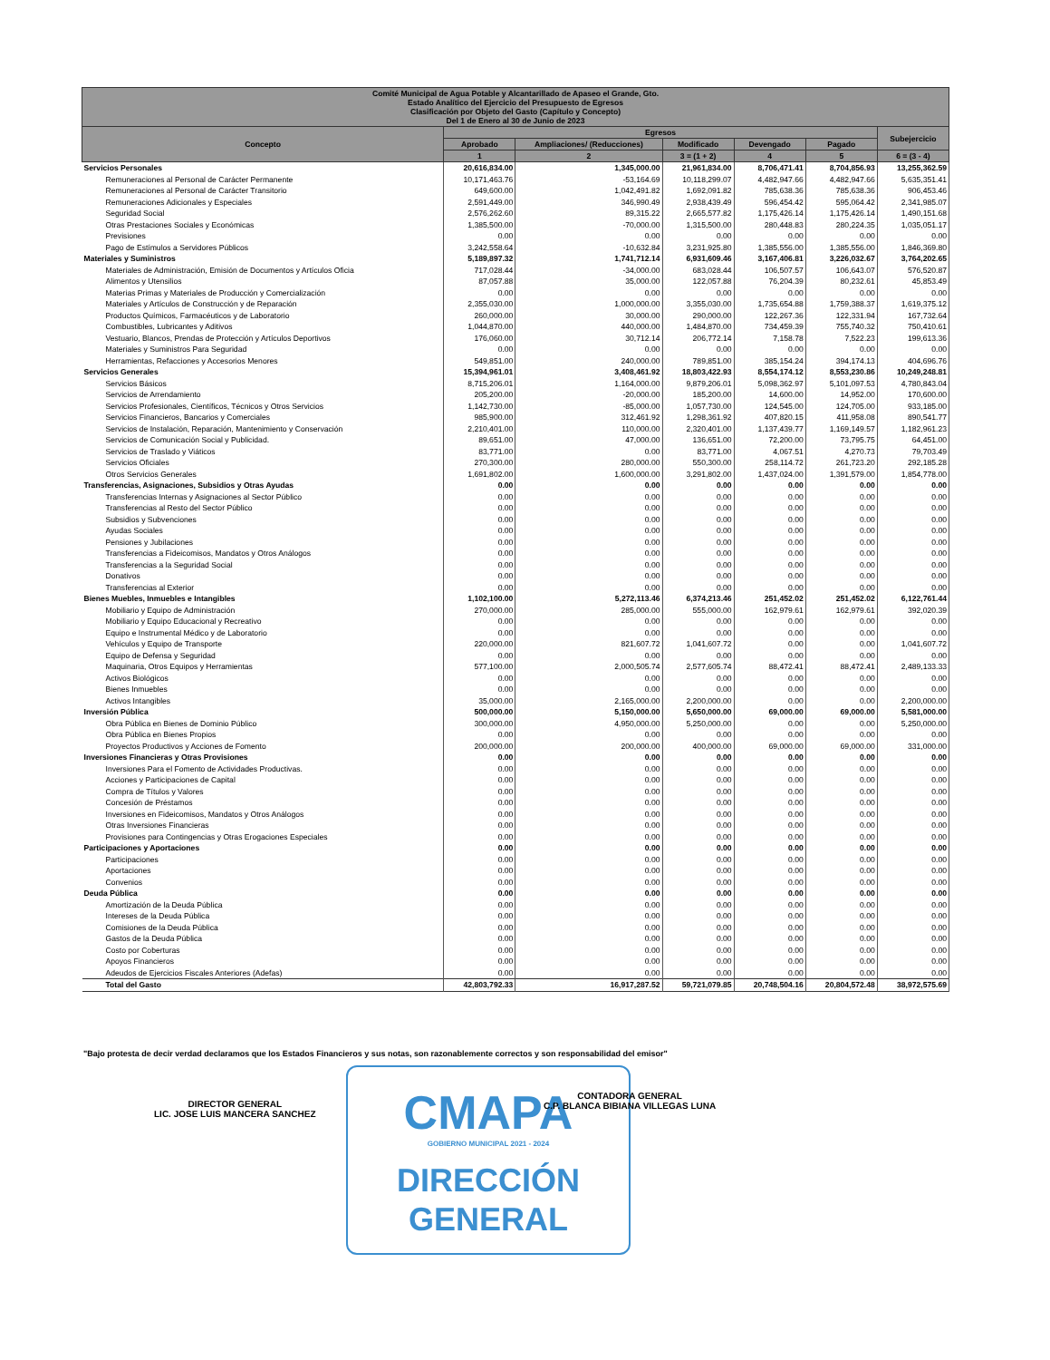| Comité Municipal de Agua Potable y Alcantarillado de Apaseo el Grande, Gto. Estado Analítico del Ejercicio del Presupuesto de Egresos Clasificación por Objeto del Gasto (Capítulo y Concepto) Del 1 de Enero al 30 de Junio de 2023 | | | | | | |
| --- | --- | --- | --- | --- | --- | --- |
| Concepto | Egresos | | | | | Subejercicio |
| | Aprobado | Ampliaciones/ (Reducciones) | Modificado | Devengado | Pagado | |
| | 1 | 2 | 3 = (1 + 2) | 4 | 5 | 6 = (3 - 4) |
| Servicios Personales | 20,616,834.00 | 1,345,000.00 | 21,961,834.00 | 8,706,471.41 | 8,704,856.93 | 13,255,362.59 |
| Remuneraciones al Personal de Carácter Permanente | 10,171,463.76 | -53,164.69 | 10,118,299.07 | 4,482,947.66 | 4,482,947.66 | 5,635,351.41 |
| Remuneraciones al Personal de Carácter Transitorio | 649,600.00 | 1,042,491.82 | 1,692,091.82 | 785,638.36 | 785,638.36 | 906,453.46 |
| Remuneraciones Adicionales y Especiales | 2,591,449.00 | 346,990.49 | 2,938,439.49 | 596,454.42 | 595,064.42 | 2,341,985.07 |
| Seguridad Social | 2,576,262.60 | 89,315.22 | 2,665,577.82 | 1,175,426.14 | 1,175,426.14 | 1,490,151.68 |
| Otras Prestaciones Sociales y Económicas | 1,385,500.00 | -70,000.00 | 1,315,500.00 | 280,448.83 | 280,224.35 | 1,035,051.17 |
| Previsiones | 0.00 | 0.00 | 0.00 | 0.00 | 0.00 | 0.00 |
| Pago de Estímulos a Servidores Públicos | 3,242,558.64 | -10,632.84 | 3,231,925.80 | 1,385,556.00 | 1,385,556.00 | 1,846,369.80 |
| Materiales y Suministros | 5,189,897.32 | 1,741,712.14 | 6,931,609.46 | 3,167,406.81 | 3,226,032.67 | 3,764,202.65 |
| Materiales de Administración, Emisión de Documentos y Artículos Oficia | 717,028.44 | -34,000.00 | 683,028.44 | 106,507.57 | 106,643.07 | 576,520.87 |
| Alimentos y Utensilios | 87,057.88 | 35,000.00 | 122,057.88 | 76,204.39 | 80,232.61 | 45,853.49 |
| Materias Primas y Materiales de Producción y Comercialización | 0.00 | 0.00 | 0.00 | 0.00 | 0.00 | 0.00 |
| Materiales y Artículos de Construcción y de Reparación | 2,355,030.00 | 1,000,000.00 | 3,355,030.00 | 1,735,654.88 | 1,759,388.37 | 1,619,375.12 |
| Productos Químicos, Farmacéuticos y de Laboratorio | 260,000.00 | 30,000.00 | 290,000.00 | 122,267.36 | 122,331.94 | 167,732.64 |
| Combustibles, Lubricantes y Aditivos | 1,044,870.00 | 440,000.00 | 1,484,870.00 | 734,459.39 | 755,740.32 | 750,410.61 |
| Vestuario, Blancos, Prendas de Protección y Artículos Deportivos | 176,060.00 | 30,712.14 | 206,772.14 | 7,158.78 | 7,522.23 | 199,613.36 |
| Materiales y Suministros Para Seguridad | 0.00 | 0.00 | 0.00 | 0.00 | 0.00 | 0.00 |
| Herramientas, Refacciones y Accesorios Menores | 549,851.00 | 240,000.00 | 789,851.00 | 385,154.24 | 394,174.13 | 404,696.76 |
| Servicios Generales | 15,394,961.01 | 3,408,461.92 | 18,803,422.93 | 8,554,174.12 | 8,553,230.86 | 10,249,248.81 |
| Servicios Básicos | 8,715,206.01 | 1,164,000.00 | 9,879,206.01 | 5,098,362.97 | 5,101,097.53 | 4,780,843.04 |
| Servicios de Arrendamiento | 205,200.00 | -20,000.00 | 185,200.00 | 14,600.00 | 14,952.00 | 170,600.00 |
| Servicios Profesionales, Científicos, Técnicos y Otros Servicios | 1,142,730.00 | -85,000.00 | 1,057,730.00 | 124,545.00 | 124,705.00 | 933,185.00 |
| Servicios Financieros, Bancarios y Comerciales | 985,900.00 | 312,461.92 | 1,298,361.92 | 407,820.15 | 411,958.08 | 890,541.77 |
| Servicios de Instalación, Reparación, Mantenimiento y Conservación | 2,210,401.00 | 110,000.00 | 2,320,401.00 | 1,137,439.77 | 1,169,149.57 | 1,182,961.23 |
| Servicios de Comunicación Social y Publicidad. | 89,651.00 | 47,000.00 | 136,651.00 | 72,200.00 | 73,795.75 | 64,451.00 |
| Servicios de Traslado y Viáticos | 83,771.00 | 0.00 | 83,771.00 | 4,067.51 | 4,270.73 | 79,703.49 |
| Servicios Oficiales | 270,300.00 | 280,000.00 | 550,300.00 | 258,114.72 | 261,723.20 | 292,185.28 |
| Otros Servicios Generales | 1,691,802.00 | 1,600,000.00 | 3,291,802.00 | 1,437,024.00 | 1,391,579.00 | 1,854,778.00 |
| Transferencias, Asignaciones, Subsidios y Otras Ayudas | 0.00 | 0.00 | 0.00 | 0.00 | 0.00 | 0.00 |
| Transferencias Internas y Asignaciones al Sector Público | 0.00 | 0.00 | 0.00 | 0.00 | 0.00 | 0.00 |
| Transferencias al Resto del Sector Público | 0.00 | 0.00 | 0.00 | 0.00 | 0.00 | 0.00 |
| Subsidios y Subvenciones | 0.00 | 0.00 | 0.00 | 0.00 | 0.00 | 0.00 |
| Ayudas Sociales | 0.00 | 0.00 | 0.00 | 0.00 | 0.00 | 0.00 |
| Pensiones y Jubilaciones | 0.00 | 0.00 | 0.00 | 0.00 | 0.00 | 0.00 |
| Transferencias a Fideicomisos, Mandatos y Otros Análogos | 0.00 | 0.00 | 0.00 | 0.00 | 0.00 | 0.00 |
| Transferencias a la Seguridad Social | 0.00 | 0.00 | 0.00 | 0.00 | 0.00 | 0.00 |
| Donativos | 0.00 | 0.00 | 0.00 | 0.00 | 0.00 | 0.00 |
| Transferencias al Exterior | 0.00 | 0.00 | 0.00 | 0.00 | 0.00 | 0.00 |
| Bienes Muebles, Inmuebles e Intangibles | 1,102,100.00 | 5,272,113.46 | 6,374,213.46 | 251,452.02 | 251,452.02 | 6,122,761.44 |
| Mobiliario y Equipo de Administración | 270,000.00 | 285,000.00 | 555,000.00 | 162,979.61 | 162,979.61 | 392,020.39 |
| Mobiliario y Equipo Educacional y Recreativo | 0.00 | 0.00 | 0.00 | 0.00 | 0.00 | 0.00 |
| Equipo e Instrumental Médico y de Laboratorio | 0.00 | 0.00 | 0.00 | 0.00 | 0.00 | 0.00 |
| Vehículos y Equipo de Transporte | 220,000.00 | 821,607.72 | 1,041,607.72 | 0.00 | 0.00 | 1,041,607.72 |
| Equipo de Defensa y Seguridad | 0.00 | 0.00 | 0.00 | 0.00 | 0.00 | 0.00 |
| Maquinaria, Otros Equipos y Herramientas | 577,100.00 | 2,000,505.74 | 2,577,605.74 | 88,472.41 | 88,472.41 | 2,489,133.33 |
| Activos Biológicos | 0.00 | 0.00 | 0.00 | 0.00 | 0.00 | 0.00 |
| Bienes Inmuebles | 0.00 | 0.00 | 0.00 | 0.00 | 0.00 | 0.00 |
| Activos Intangibles | 35,000.00 | 2,165,000.00 | 2,200,000.00 | 0.00 | 0.00 | 2,200,000.00 |
| Inversión Pública | 500,000.00 | 5,150,000.00 | 5,650,000.00 | 69,000.00 | 69,000.00 | 5,581,000.00 |
| Obra Pública en Bienes de Dominio Público | 300,000.00 | 4,950,000.00 | 5,250,000.00 | 0.00 | 0.00 | 5,250,000.00 |
| Obra Pública en Bienes Propios | 0.00 | 0.00 | 0.00 | 0.00 | 0.00 | 0.00 |
| Proyectos Productivos y Acciones de Fomento | 200,000.00 | 200,000.00 | 400,000.00 | 69,000.00 | 69,000.00 | 331,000.00 |
| Inversiones Financieras y Otras Provisiones | 0.00 | 0.00 | 0.00 | 0.00 | 0.00 | 0.00 |
| Inversiones Para el Fomento de Actividades Productivas. | 0.00 | 0.00 | 0.00 | 0.00 | 0.00 | 0.00 |
| Acciones y Participaciones de Capital | 0.00 | 0.00 | 0.00 | 0.00 | 0.00 | 0.00 |
| Compra de Títulos y Valores | 0.00 | 0.00 | 0.00 | 0.00 | 0.00 | 0.00 |
| Concesión de Préstamos | 0.00 | 0.00 | 0.00 | 0.00 | 0.00 | 0.00 |
| Inversiones en Fideicomisos, Mandatos y Otros Análogos | 0.00 | 0.00 | 0.00 | 0.00 | 0.00 | 0.00 |
| Otras Inversiones Financieras | 0.00 | 0.00 | 0.00 | 0.00 | 0.00 | 0.00 |
| Provisiones para Contingencias y Otras Erogaciones Especiales | 0.00 | 0.00 | 0.00 | 0.00 | 0.00 | 0.00 |
| Participaciones y Aportaciones | 0.00 | 0.00 | 0.00 | 0.00 | 0.00 | 0.00 |
| Participaciones | 0.00 | 0.00 | 0.00 | 0.00 | 0.00 | 0.00 |
| Aportaciones | 0.00 | 0.00 | 0.00 | 0.00 | 0.00 | 0.00 |
| Convenios | 0.00 | 0.00 | 0.00 | 0.00 | 0.00 | 0.00 |
| Deuda Pública | 0.00 | 0.00 | 0.00 | 0.00 | 0.00 | 0.00 |
| Amortización de la Deuda Pública | 0.00 | 0.00 | 0.00 | 0.00 | 0.00 | 0.00 |
| Intereses de la Deuda Pública | 0.00 | 0.00 | 0.00 | 0.00 | 0.00 | 0.00 |
| Comisiones de la Deuda Pública | 0.00 | 0.00 | 0.00 | 0.00 | 0.00 | 0.00 |
| Gastos de la Deuda Pública | 0.00 | 0.00 | 0.00 | 0.00 | 0.00 | 0.00 |
| Costo por Coberturas | 0.00 | 0.00 | 0.00 | 0.00 | 0.00 | 0.00 |
| Apoyos Financieros | 0.00 | 0.00 | 0.00 | 0.00 | 0.00 | 0.00 |
| Adeudos de Ejercicios Fiscales Anteriores (Adefas) | 0.00 | 0.00 | 0.00 | 0.00 | 0.00 | 0.00 |
| Total del Gasto | 42,803,792.33 | 16,917,287.52 | 59,721,079.85 | 20,748,504.16 | 20,804,572.48 | 38,972,575.69 |
"Bajo protesta de decir verdad declaramos que los Estados Financieros y sus notas, son razonablemente correctos y son responsabilidad del emisor"
DIRECTOR GENERAL
LIC. JOSE LUIS MANCERA SANCHEZ
CMAPA
GOBIERNO MUNICIPAL 2021 - 2024
DIRECCIÓN
GENERAL
CONTADORA GENERAL
C.P. BLANCA BIBIANA VILLEGAS LUNA